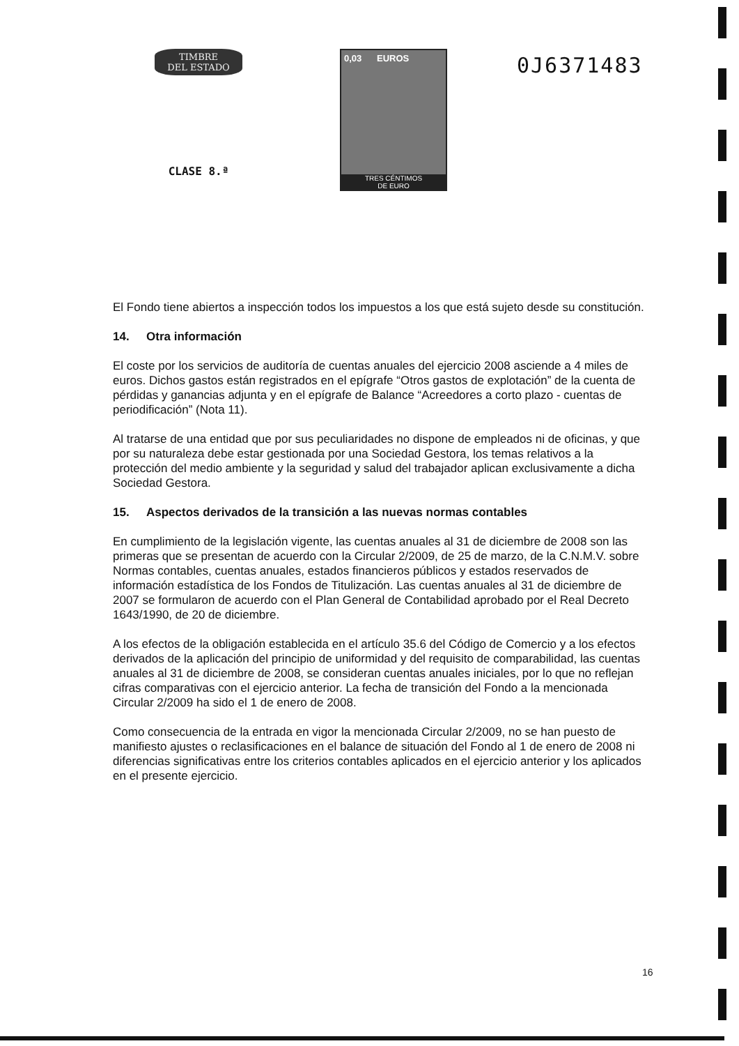TIMBRE
DEL ESTADO
CLASE 8.ª
0,03 EUROS
TRES CÉNTIMOS
DE EURO
0J6371483
El Fondo tiene abiertos a inspección todos los impuestos a los que está sujeto desde su constitución.
14. Otra información
El coste por los servicios de auditoría de cuentas anuales del ejercicio 2008 asciende a 4 miles de euros. Dichos gastos están registrados en el epígrafe “Otros gastos de explotación” de la cuenta de pérdidas y ganancias adjunta y en el epígrafe de Balance “Acreedores a corto plazo - cuentas de periodificación” (Nota 11).
Al tratarse de una entidad que por sus peculiaridades no dispone de empleados ni de oficinas, y que por su naturaleza debe estar gestionada por una Sociedad Gestora, los temas relativos a la protección del medio ambiente y la seguridad y salud del trabajador aplican exclusivamente a dicha Sociedad Gestora.
15. Aspectos derivados de la transición a las nuevas normas contables
En cumplimiento de la legislación vigente, las cuentas anuales al 31 de diciembre de 2008 son las primeras que se presentan de acuerdo con la Circular 2/2009, de 25 de marzo, de la C.N.M.V. sobre Normas contables, cuentas anuales, estados financieros públicos y estados reservados de información estadística de los Fondos de Titulización. Las cuentas anuales al 31 de diciembre de 2007 se formularon de acuerdo con el Plan General de Contabilidad aprobado por el Real Decreto 1643/1990, de 20 de diciembre.
A los efectos de la obligación establecida en el artículo 35.6 del Código de Comercio y a los efectos derivados de la aplicación del principio de uniformidad y del requisito de comparabilidad, las cuentas anuales al 31 de diciembre de 2008, se consideran cuentas anuales iniciales, por lo que no reflejan cifras comparativas con el ejercicio anterior. La fecha de transición del Fondo a la mencionada Circular 2/2009 ha sido el 1 de enero de 2008.
Como consecuencia de la entrada en vigor la mencionada Circular 2/2009, no se han puesto de manifiesto ajustes o reclasificaciones en el balance de situación del Fondo al 1 de enero de 2008 ni diferencias significativas entre los criterios contables aplicados en el ejercicio anterior y los aplicados en el presente ejercicio.
16